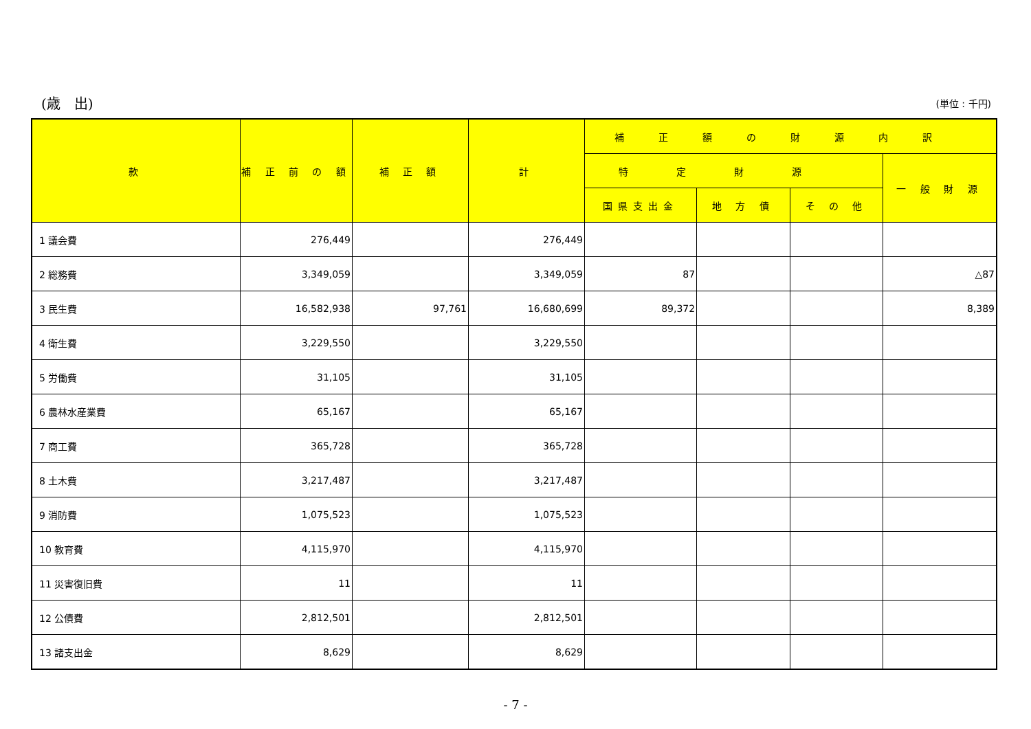(歳　出) (単位 : 千円)
| 款 | 補 正 前 の 額 | 補 正 額 | 計 | 補正額の財源内訳 | | | |
| --- | --- | --- | --- | --- | --- | --- | --- |
| | | | | 特定財源 | | | 一 般 財 源 |
| | | | | 国県支出金 | 地 方 債 | そ の 他 | |
| 1 議会費 | 276,449 | | 276,449 | | | | |
| 2 総務費 | 3,349,059 | | 3,349,059 | 87 | | | △87 |
| 3 民生費 | 16,582,938 | 97,761 | 16,680,699 | 89,372 | | | 8,389 |
| 4 衛生費 | 3,229,550 | | 3,229,550 | | | | |
| 5 労働費 | 31,105 | | 31,105 | | | | |
| 6 農林水産業費 | 65,167 | | 65,167 | | | | |
| 7 商工費 | 365,728 | | 365,728 | | | | |
| 8 土木費 | 3,217,487 | | 3,217,487 | | | | |
| 9 消防費 | 1,075,523 | | 1,075,523 | | | | |
| 10 教育費 | 4,115,970 | | 4,115,970 | | | | |
| 11 災害復旧費 | 11 | | 11 | | | | |
| 12 公債費 | 2,812,501 | | 2,812,501 | | | | |
| 13 諸支出金 | 8,629 | | 8,629 | | | | |
- 7 -